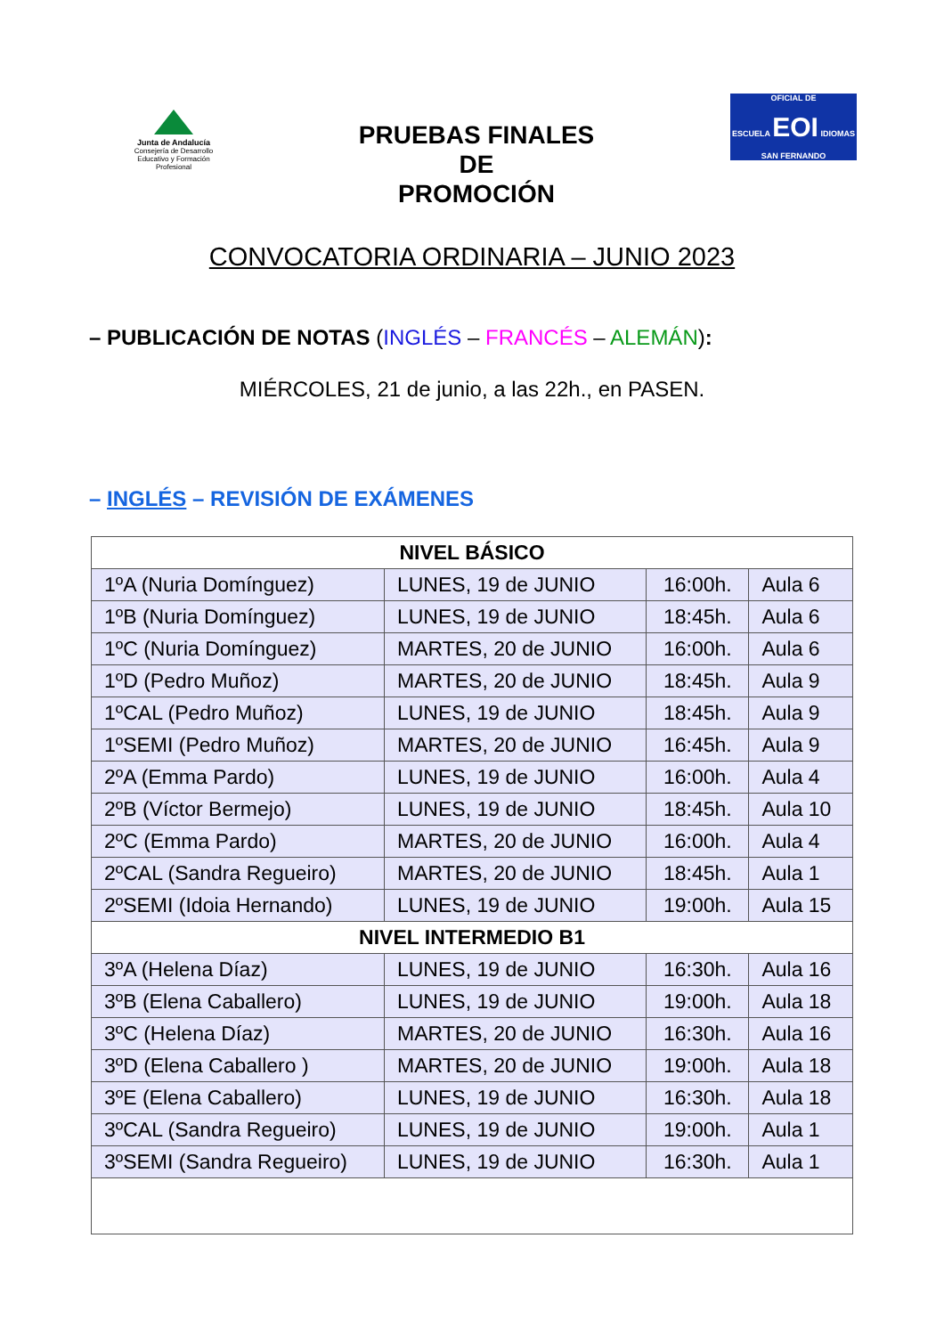Junta de Andalucía
Consejería de Desarrollo Educativo y Formación Profesional
PRUEBAS FINALES
DE
PROMOCIÓN
OFICIAL DE
ESCUELA EOI IDIOMAS
SAN FERNANDO
CONVOCATORIA ORDINARIA – JUNIO 2023
– PUBLICACIÓN DE NOTAS (INGLÉS – FRANCÉS – ALEMÁN):
MIÉRCOLES, 21 de junio, a las 22h., en PASEN.
– INGLÉS – REVISIÓN DE EXÁMENES
| NIVEL BÁSICO | | | |
| --- | --- | --- | --- |
| 1ºA (Nuria Domínguez) | LUNES, 19 de JUNIO | 16:00h. | Aula 6 |
| 1ºB (Nuria Domínguez) | LUNES, 19 de JUNIO | 18:45h. | Aula 6 |
| 1ºC (Nuria Domínguez) | MARTES, 20 de JUNIO | 16:00h. | Aula 6 |
| 1ºD (Pedro Muñoz) | MARTES, 20 de JUNIO | 18:45h. | Aula 9 |
| 1ºCAL (Pedro Muñoz) | LUNES, 19 de JUNIO | 18:45h. | Aula 9 |
| 1ºSEMI (Pedro Muñoz) | MARTES, 20 de JUNIO | 16:45h. | Aula 9 |
| 2ºA (Emma Pardo) | LUNES, 19 de JUNIO | 16:00h. | Aula 4 |
| 2ºB (Víctor Bermejo) | LUNES, 19 de JUNIO | 18:45h. | Aula 10 |
| 2ºC (Emma Pardo) | MARTES, 20 de JUNIO | 16:00h. | Aula 4 |
| 2ºCAL (Sandra Regueiro) | MARTES, 20 de JUNIO | 18:45h. | Aula 1 |
| 2ºSEMI (Idoia Hernando) | LUNES, 19 de JUNIO | 19:00h. | Aula 15 |
| NIVEL INTERMEDIO B1 | | | |
| 3ºA (Helena Díaz) | LUNES, 19 de JUNIO | 16:30h. | Aula 16 |
| 3ºB (Elena Caballero) | LUNES, 19 de JUNIO | 19:00h. | Aula 18 |
| 3ºC (Helena Díaz) | MARTES, 20 de JUNIO | 16:30h. | Aula 16 |
| 3ºD (Elena Caballero ) | MARTES, 20 de JUNIO | 19:00h. | Aula 18 |
| 3ºE (Elena Caballero) | LUNES, 19 de JUNIO | 16:30h. | Aula 18 |
| 3ºCAL (Sandra Regueiro) | LUNES, 19 de JUNIO | 19:00h. | Aula 1 |
| 3ºSEMI (Sandra Regueiro) | LUNES, 19 de JUNIO | 16:30h. | Aula 1 |